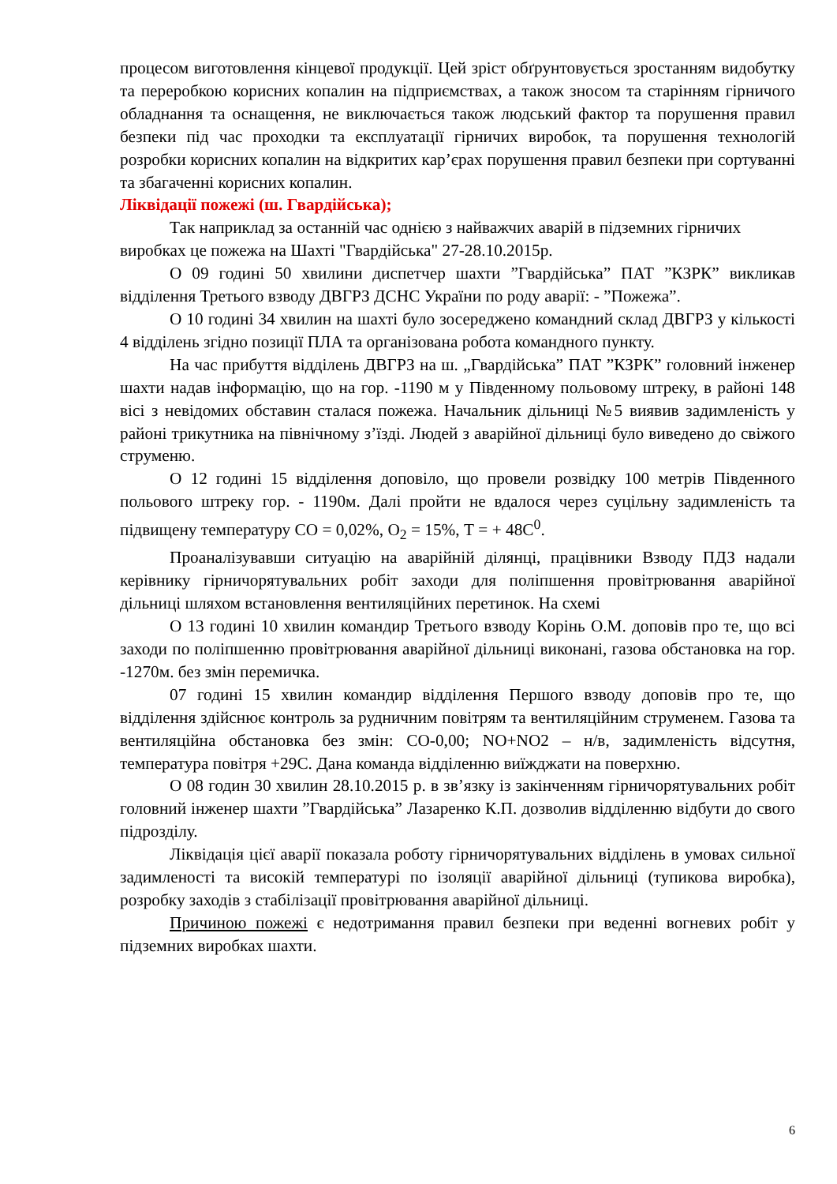процесом виготовлення кінцевої продукції. Цей зріст обґрунтовується зростанням видобутку та переробкою корисних копалин на підприємствах, а також зносом та старінням гірничого обладнання та оснащення, не виключається також людський фактор та порушення правил безпеки під час проходки та експлуатації гірничих виробок, та порушення технологій розробки корисних копалин на відкритих кар’єрах порушення правил безпеки при сортуванні та збагаченні корисних копалин.
Ліквідації пожежі (ш. Гвардійська);
Так наприклад за останній час однією з найважчих аварій в підземних гірничих виробках це пожежа на Шахті "Гвардійська" 27-28.10.2015р.
О 09 годині 50 хвилини диспетчер шахти ”Гвардійська” ПАТ ”КЗРК” викликав відділення Третього взводу ДВГРЗ ДСНС України по роду аварії: - ”Пожежа”.
О 10 годині 34 хвилин на шахті було зосереджено командний склад ДВГРЗ у кількості 4 відділень згідно позиції ПЛА та організована робота командного пункту.
На час прибуття відділень ДВГРЗ на ш. „Гвардійська” ПАТ ”КЗРК” головний інженер шахти надав інформацію, що на гор. -1190 м у Південному польовому штреку, в районі 148 вісі з невідомих обставин сталася пожежа. Начальник дільниці №5 виявив задимленість у районі трикутника на північному з’їзді. Людей з аварійної дільниці було виведено до свіжого струменю.
О 12 годині 15 відділення доповіло, що провели розвідку 100 метрів Південного польового штреку гор. - 1190м. Далі пройти не вдалося через суцільну задимленість та підвищену температуру СО = 0,02%, О<sub>2</sub> = 15%, Т = + 48С<sup>0</sup>.
Проаналізувавши ситуацію на аварійній ділянці, працівники Взводу ПДЗ надали керівнику гірничорятувальних робіт заходи для поліпшення провітрювання аварійної дільниці шляхом встановлення вентиляційних перетинок. На схемі
О 13 годині 10 хвилин командир Третього взводу Корінь О.М. доповів про те, що всі заходи по поліпшенню провітрювання аварійної дільниці виконані, газова обстановка на гор. -1270м. без змін перемичка.
07 годині 15 хвилин командир відділення Першого взводу доповів про те, що відділення здійснює контроль за рудничним повітрям та вентиляційним струменем. Газова та вентиляційна обстановка без змін: СО-0,00; NO+NO2 – н/в, задимленість відсутня, температура повітря +29С. Дана команда відділенню виїжджати на поверхню.
О 08 годин 30 хвилин 28.10.2015 р. в зв’язку із закінченням гірничорятувальних робіт головний інженер шахти ”Гвардійська” Лазаренко К.П. дозволив відділенню відбути до свого підрозділу.
Ліквідація цієї аварії показала роботу гірничорятувальних відділень в умовах сильної задимленості та високій температурі по ізоляції аварійної дільниці (тупикова виробка), розробку заходів з стабілізації провітрювання аварійної дільниці.
Причиною пожежі є недотримання правил безпеки при веденні вогневих робіт у підземних виробках шахти.
6